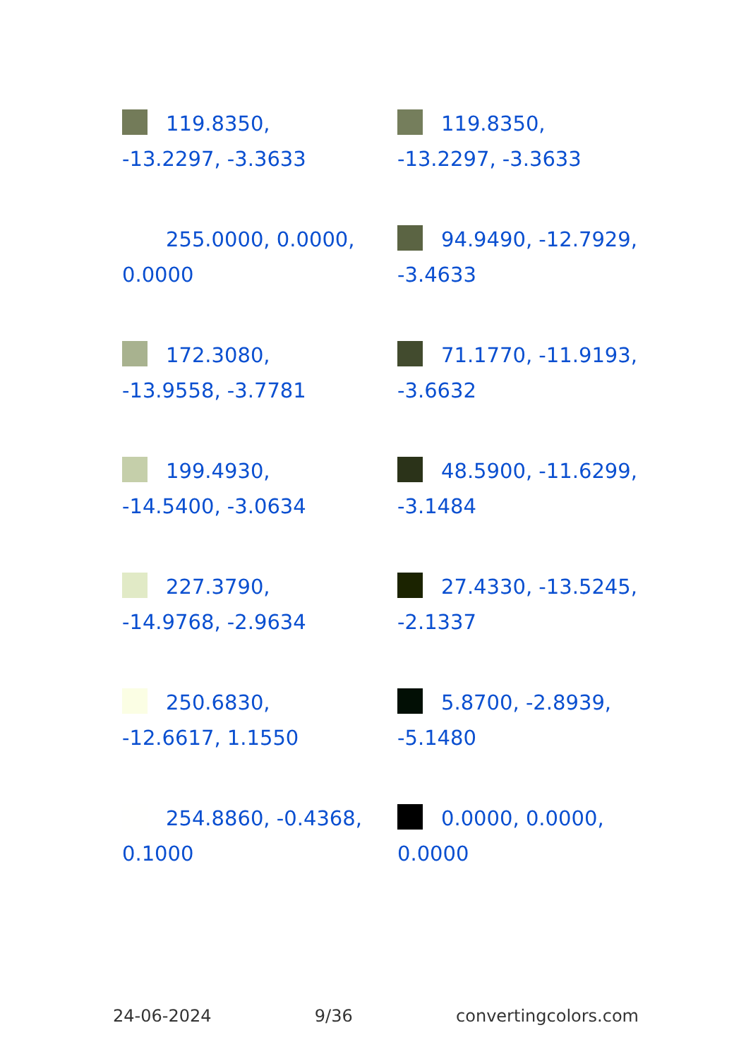119.8350, -13.2297, -3.3633
119.8350, -13.2297, -3.3633
255.0000, 0.0000, 0.0000
94.9490, -12.7929, -3.4633
172.3080, -13.9558, -3.7781
71.1770, -11.9193, -3.6632
199.4930, -14.5400, -3.0634
48.5900, -11.6299, -3.1484
227.3790, -14.9768, -2.9634
27.4330, -13.5245, -2.1337
250.6830, -12.6617, 1.1550
5.8700, -2.8939, -5.1480
254.8860, -0.4368, 0.1000
0.0000, 0.0000, 0.0000
24-06-2024 9/36 convertingcolors.com